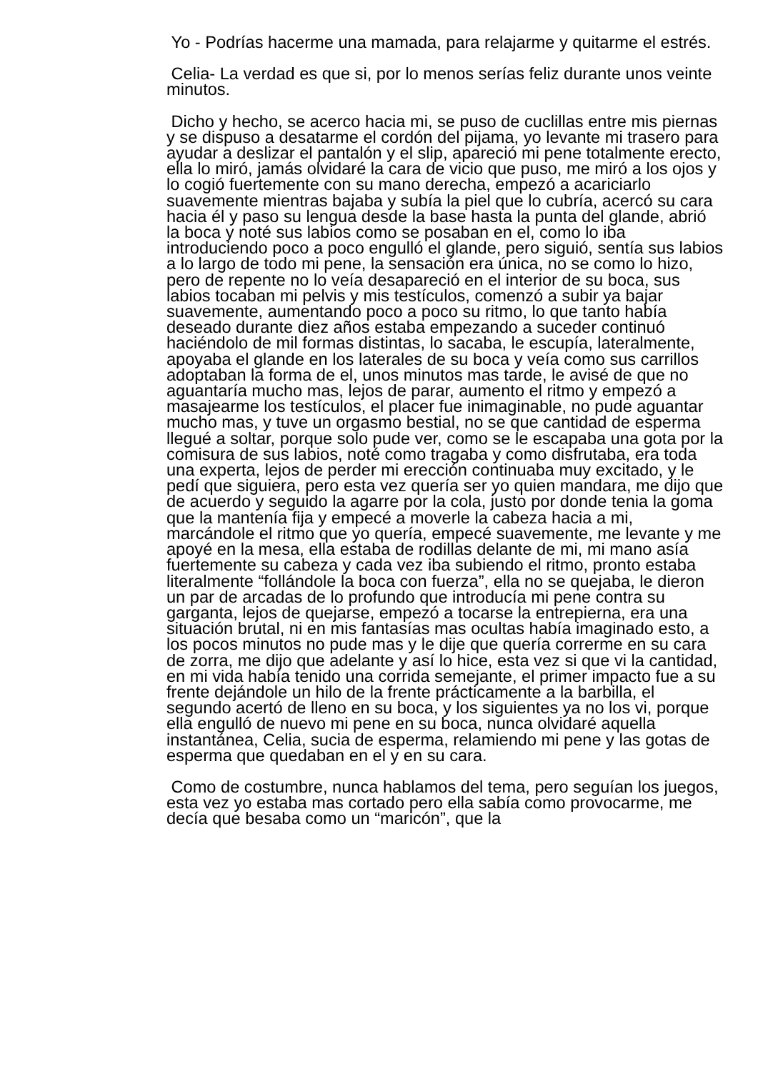Yo - Podrías hacerme una mamada, para relajarme y quitarme el estrés.
Celia- La verdad es que si, por lo menos serías feliz durante unos veinte minutos.
Dicho y hecho, se acerco hacia mi, se puso de cuclillas entre mis piernas y se dispuso a desatarme el cordón del pijama, yo levante mi trasero para ayudar a deslizar el pantalón y el slip, apareció mi pene totalmente erecto, ella lo miró, jamás olvidaré la cara de vicio que puso, me miró a los ojos y lo cogió fuertemente con su mano derecha, empezó a acariciarlo suavemente mientras bajaba y subía la piel que lo cubría, acercó su cara hacia él y paso su lengua desde la base hasta la punta del glande, abrió la boca y noté sus labios como se posaban en el, como lo iba introduciendo poco a poco engulló el glande, pero siguió, sentía sus labios a lo largo de todo mi pene, la sensación era única, no se como lo hizo, pero de repente no lo veía desapareció en el interior de su boca, sus labios tocaban mi pelvis y mis testículos, comenzó a subir ya bajar suavemente, aumentando poco a poco su ritmo, lo que tanto había deseado durante diez años estaba empezando a suceder continuó haciéndolo de mil formas distintas, lo sacaba, le escupía, lateralmente, apoyaba el glande en los laterales de su boca y veía como sus carrillos adoptaban la forma de el, unos minutos mas tarde, le avisé de que no aguantaría mucho mas, lejos de parar, aumento el ritmo y empezó a masajearme los testículos, el placer fue inimaginable, no pude aguantar mucho mas, y tuve un orgasmo bestial, no se que cantidad de esperma llegué a soltar, porque solo pude ver, como se le escapaba una gota por la comisura de sus labios, noté como tragaba y como disfrutaba, era toda una experta, lejos de perder mi erección continuaba muy excitado, y le pedí que siguiera, pero esta vez quería ser yo quien mandara, me dijo que de acuerdo y seguido la agarre por la cola, justo por donde tenia la goma que la mantenía fija y empecé a moverle la cabeza hacia a mi, marcándole el ritmo que yo quería, empecé suavemente, me levante y me apoyé en la mesa, ella estaba de rodillas delante de mi, mi mano asía fuertemente su cabeza y cada vez iba subiendo el ritmo, pronto estaba literalmente “follándole la boca con fuerza”, ella no se quejaba, le dieron un par de arcadas de lo profundo que introducía mi pene contra su garganta, lejos de quejarse, empezó a tocarse la entrepierna, era una situación brutal, ni en mis fantasías mas ocultas había imaginado esto, a los pocos minutos no pude mas y le dije que quería correrme en su cara de zorra, me dijo que adelante y así lo hice, esta vez si que vi la cantidad, en mi vida había tenido una corrida semejante, el primer impacto fue a su frente dejándole un hilo de la frente prácticamente a la barbilla, el segundo acertó de lleno en su boca, y los siguientes ya no los vi, porque ella engulló de nuevo mi pene en su boca, nunca olvidaré aquella instantánea, Celia, sucia de esperma, relamiendo mi pene y las gotas de esperma que quedaban en el y en su cara.
Como de costumbre, nunca hablamos del tema, pero seguían los juegos, esta vez yo estaba mas cortado pero ella sabía como provocarme, me decía que besaba como un “maricón”, que la